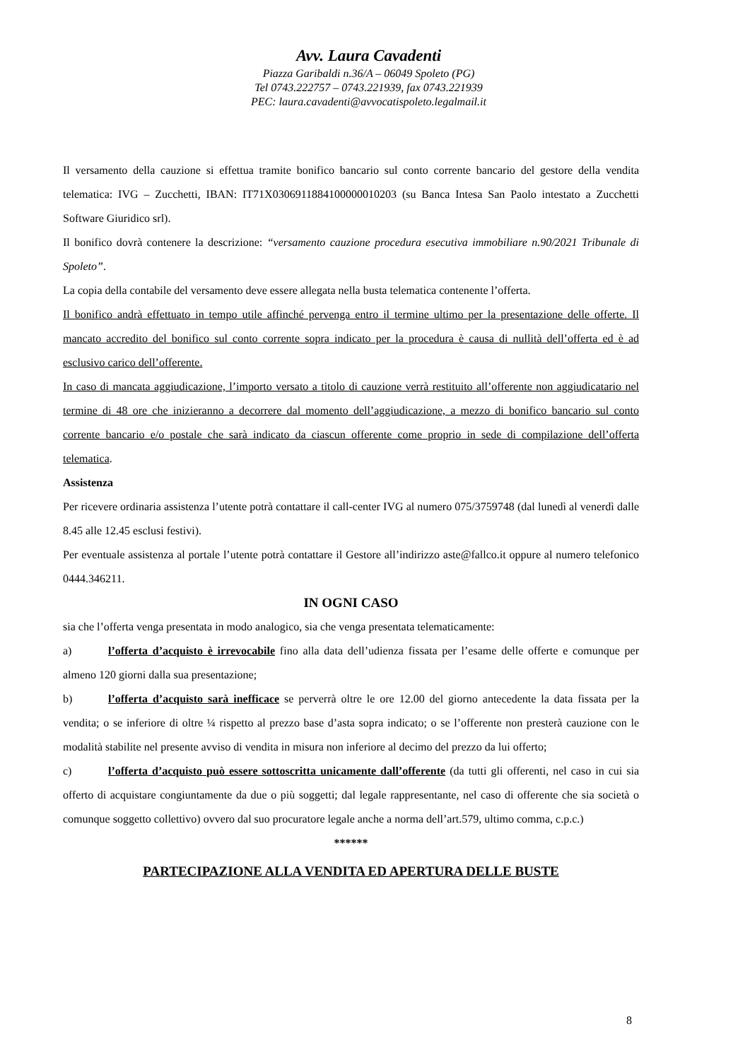Avv. Laura Cavadenti
Piazza Garibaldi n.36/A – 06049 Spoleto (PG)
Tel 0743.222757 – 0743.221939, fax 0743.221939
PEC: laura.cavadenti@avvocatispoleto.legalmail.it
Il versamento della cauzione si effettua tramite bonifico bancario sul conto corrente bancario del gestore della vendita telematica: IVG – Zucchetti, IBAN: IT71X0306911884100000010203 (su Banca Intesa San Paolo intestato a Zucchetti Software Giuridico srl).
Il bonifico dovrà contenere la descrizione: “versamento cauzione procedura esecutiva immobiliare n.90/2021 Tribunale di Spoleto”.
La copia della contabile del versamento deve essere allegata nella busta telematica contenente l’offerta.
Il bonifico andrà effettuato in tempo utile affinché pervenga entro il termine ultimo per la presentazione delle offerte. Il mancato accredito del bonifico sul conto corrente sopra indicato per la procedura è causa di nullità dell’offerta ed è ad esclusivo carico dell’offerente.
In caso di mancata aggiudicazione, l’importo versato a titolo di cauzione verrà restituito all’offerente non aggiudicatario nel termine di 48 ore che inizieranno a decorrere dal momento dell’aggiudicazione, a mezzo di bonifico bancario sul conto corrente bancario e/o postale che sarà indicato da ciascun offerente come proprio in sede di compilazione dell’offerta telematica.
Assistenza
Per ricevere ordinaria assistenza l’utente potrà contattare il call-center IVG al numero 075/3759748 (dal lunedì al venerdì dalle 8.45 alle 12.45 esclusi festivi).
Per eventuale assistenza al portale l’utente potrà contattare il Gestore all’indirizzo aste@fallco.it oppure al numero telefonico 0444.346211.
IN OGNI CASO
sia che l’offerta venga presentata in modo analogico, sia che venga presentata telematicamente:
a) l’offerta d’acquisto è irrevocabile fino alla data dell’udienza fissata per l’esame delle offerte e comunque per almeno 120 giorni dalla sua presentazione;
b) l’offerta d’acquisto sarà inefficace se perverrà oltre le ore 12.00 del giorno antecedente la data fissata per la vendita; o se inferiore di oltre ¼ rispetto al prezzo base d’asta sopra indicato; o se l’offerente non presterà cauzione con le modalità stabilite nel presente avviso di vendita in misura non inferiore al decimo del prezzo da lui offerto;
c) l’offerta d’acquisto può essere sottoscritta unicamente dall’offerente (da tutti gli offerenti, nel caso in cui sia offerto di acquistare congiuntamente da due o più soggetti; dal legale rappresentante, nel caso di offerente che sia società o comunque soggetto collettivo) ovvero dal suo procuratore legale anche a norma dell’art.579, ultimo comma, c.p.c.)
******
PARTECIPAZIONE ALLA VENDITA ED APERTURA DELLE BUSTE
8